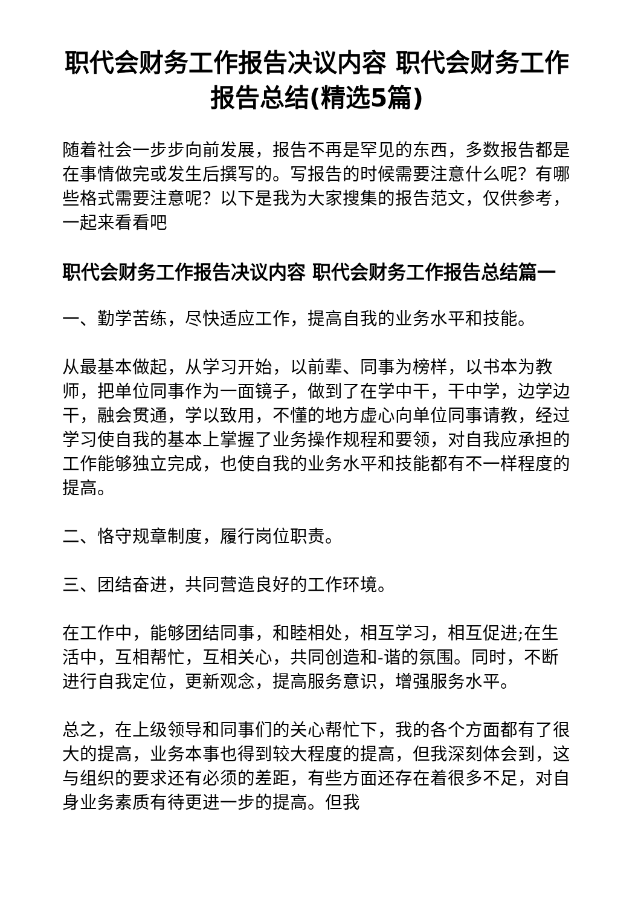职代会财务工作报告决议内容 职代会财务工作报告总结(精选5篇)
随着社会一步步向前发展，报告不再是罕见的东西，多数报告都是在事情做完或发生后撰写的。写报告的时候需要注意什么呢？有哪些格式需要注意呢？以下是我为大家搜集的报告范文，仅供参考，一起来看看吧
职代会财务工作报告决议内容 职代会财务工作报告总结篇一
一、勤学苦练，尽快适应工作，提高自我的业务水平和技能。
从最基本做起，从学习开始，以前辈、同事为榜样，以书本为教师，把单位同事作为一面镜子，做到了在学中干，干中学，边学边干，融会贯通，学以致用，不懂的地方虚心向单位同事请教，经过学习使自我的基本上掌握了业务操作规程和要领，对自我应承担的工作能够独立完成，也使自我的业务水平和技能都有不一样程度的提高。
二、恪守规章制度，履行岗位职责。
三、团结奋进，共同营造良好的工作环境。
在工作中，能够团结同事，和睦相处，相互学习，相互促进;在生活中，互相帮忙，互相关心，共同创造和-谐的氛围。同时，不断进行自我定位，更新观念，提高服务意识，增强服务水平。
总之，在上级领导和同事们的关心帮忙下，我的各个方面都有了很大的提高，业务本事也得到较大程度的提高，但我深刻体会到，这与组织的要求还有必须的差距，有些方面还存在着很多不足，对自身业务素质有待更进一步的提高。但我